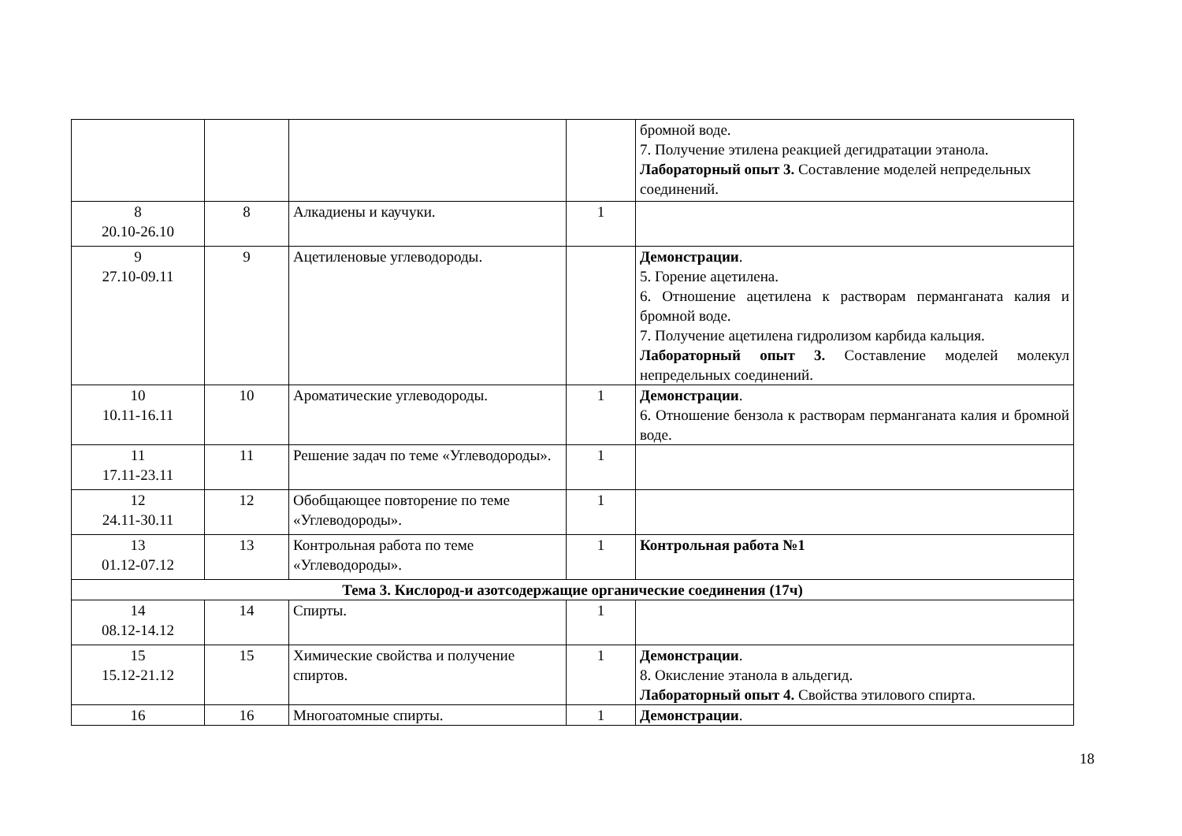| | | | | бромной воде. 7. Получение этилена реакцией дегидратации этанола. Лабораторный опыт 3. Составление моделей непредельных соединений. |
| 8 20.10-26.10 | 8 | Алкадиены и каучуки. | 1 | |
| 9 27.10-09.11 | 9 | Ацетиленовые углеводороды. | | Демонстрации . 5. Горение ацетилена. 6. Отношение ацетилена к растворам перманганата калия и бромной воде. 7. Получение ацетилена гидролизом карбида кальция. Лабораторный опыт 3. Составление моделей молекул непредельных соединений. |
| 10 10.11-16.11 | 10 | Ароматические углеводороды. | 1 | Демонстрации . 6. Отношение бензола к растворам перманганата калия и бромной воде. |
| 11 17.11-23.11 | 11 | Решение задач по теме «Углеводороды». | 1 | |
| 12 24.11-30.11 | 12 | Обобщающее повторение по теме «Углеводороды». | 1 | |
| 13 01.12-07.12 | 13 | Контрольная работа по теме «Углеводороды». | 1 | Контрольная работа №1 |
| Тема 3. Кислород-и азотсодержащие органические соединения (17ч) | | | | |
| 14 08.12-14.12 | 14 | Спирты. | 1 | |
| 15 15.12-21.12 | 15 | Химические свойства и получение спиртов. | 1 | Демонстрации . 8. Окисление этанола в альдегид. Лабораторный опыт 4. Свойства этилового спирта. |
| 16 | 16 | Многоатомные спирты. | 1 | Демонстрации . |
18